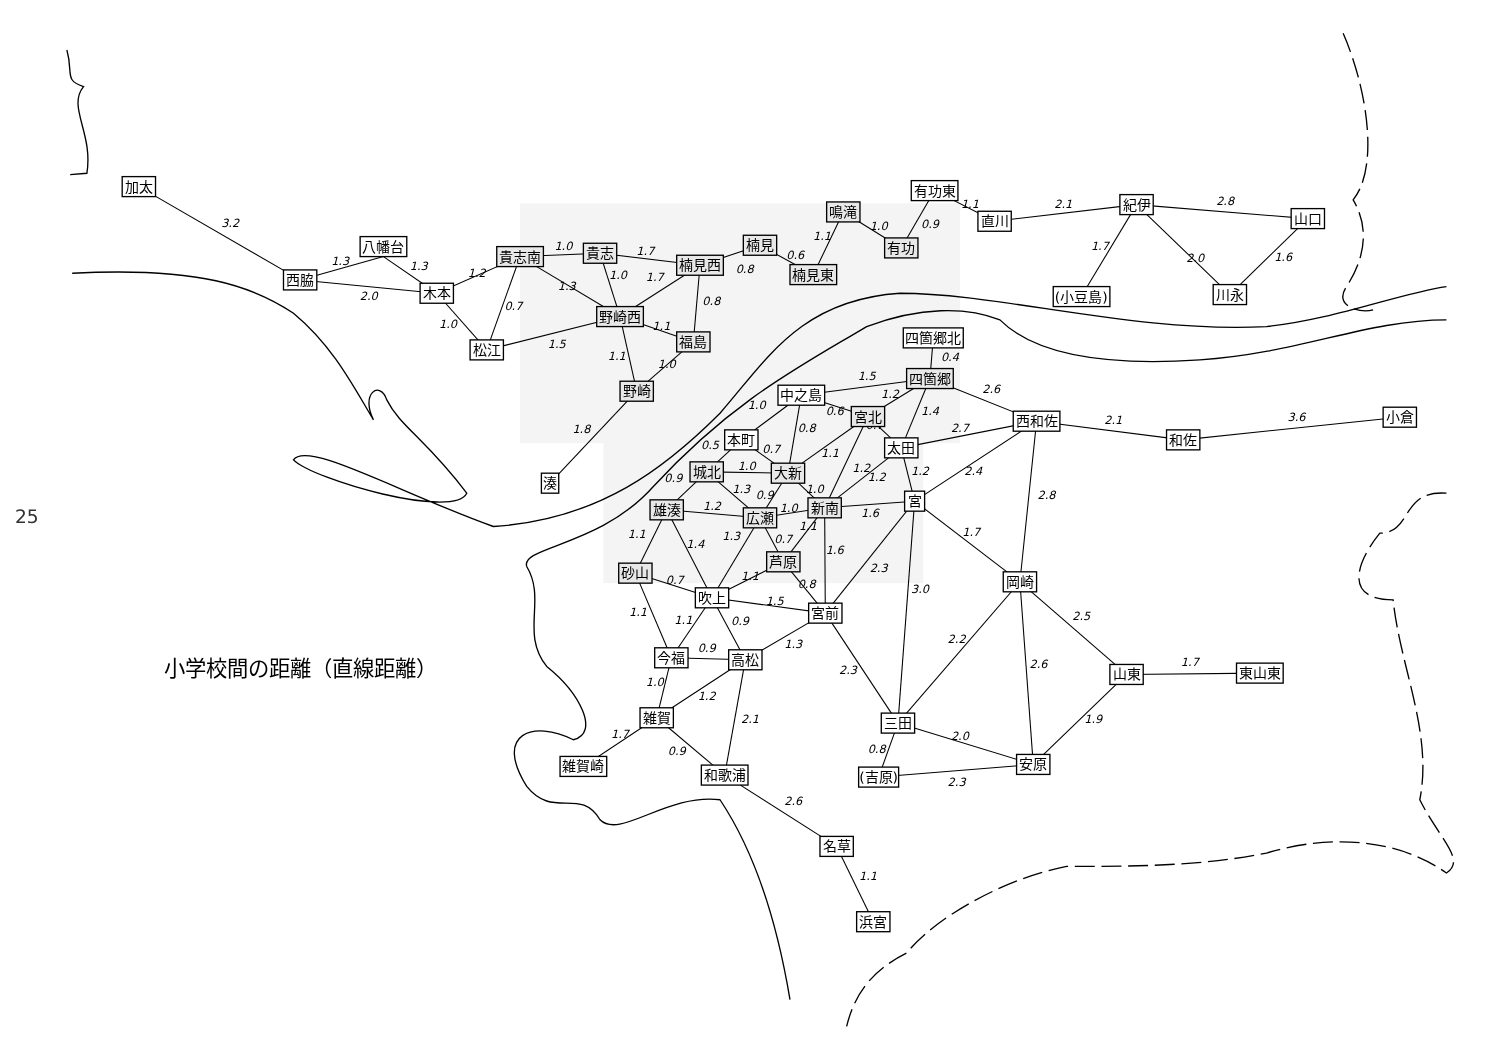3.2
1.3
1.3
2.0
1.2
1.0
0.7
1.0
1.3
1.5
1.7
1.0
1.7
1.1
1.1
1.0
0.8
0.8
0.6
1.1
1.0
0.9
1.1
2.1
2.8
1.7
2.0
1.6
1.8
0.4
1.5
1.2
1.4
2.6
2.7
2.1
3.6
1.0
0.6
0.8
0.7
1.1
1.2
1.2
1.2
2.4
2.8
0.5
0.7
1.0
0.9
1.3
0.9
1.0
1.2
1.0
1.6
1.1
1.4
1.3
0.7
1.1
1.6
1.7
2.3
0.7
1.1
0.8
1.5
3.0
1.1
1.1
0.9
2.5
0.9
1.3
2.2
2.6
1.7
1.0
1.2
2.3
2.1
1.9
1.7
0.9
2.0
0.8
2.3
2.6
1.1
加太
西脇
八幡台
木本
松江
貴志南
貴志
野崎西
楠見西
楠見
楠見東
福島
野崎
湊
鳴滝
有功東
有功
直川
紀伊
山口
(小豆島)
川永
四箇郷北
四箇郷
中之島
宮北
西和佐
和佐
小倉
本町
太田
城北
大新
雄湊
広瀬
新南
宮
芦原
砂山
吹上
宮前
岡崎
今福
高松
山東
東山東
雑賀
三田
安原
雑賀崎
和歌浦
(吉原)
名草
浜宮
小学校間の距離（直線距離）
25